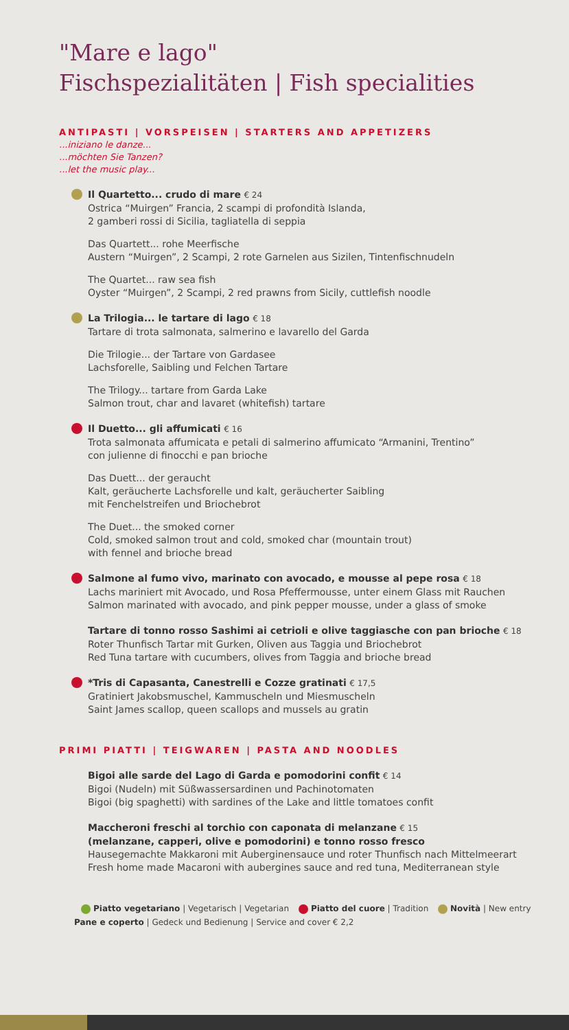"Mare e lago"
Fischspezialitäten | Fish specialities
ANTIPASTI | VORSPEISEN | STARTERS AND APPETIZERS
...iniziano le danze...
...möchten Sie Tanzen?
...let the music play...
Il Quartetto... crudo di mare € 24
Ostrica “Muirgen” Francia, 2 scampi di profondità Islanda,
2 gamberi rossi di Sicilia, tagliatella di seppia
Das Quartett... rohe Meerfische
Austern “Muirgen”, 2 Scampi, 2 rote Garnelen aus Sizilen, Tintenfischnudeln
The Quartet... raw sea fish
Oyster “Muirgen”, 2 Scampi, 2 red prawns from Sicily, cuttlefish noodle
La Trilogia... le tartare di lago € 18
Tartare di trota salmonata, salmerino e lavarello del Garda
Die Trilogie... der Tartare von Gardasee
Lachsforelle, Saibling und Felchen Tartare
The Trilogy... tartare from Garda Lake
Salmon trout, char and lavaret (whitefish) tartare
Il Duetto... gli affumicati € 16
Trota salmonata affumicata e petali di salmerino affumicato “Armanini, Trentino”
con julienne di finocchi e pan brioche
Das Duett... der geraucht
Kalt, geräucherte Lachsforelle und kalt, geräucherter Saibling
mit Fenchelstreifen und Briochebrot
The Duet... the smoked corner
Cold, smoked salmon trout and cold, smoked char (mountain trout)
with fennel and brioche bread
Salmone al fumo vivo, marinato con avocado, e mousse al pepe rosa € 18
Lachs mariniert mit Avocado, und Rosa Pfeffermousse, unter einem Glass mit Rauchen
Salmon marinated with avocado, and pink pepper mousse, under a glass of smoke
Tartare di tonno rosso Sashimi ai cetrioli e olive taggiasche con pan brioche € 18
Roter Thunfisch Tartar mit Gurken, Oliven aus Taggia und Briochebrot
Red Tuna tartare with cucumbers, olives from Taggia and brioche bread
*Tris di Capasanta, Canestrelli e Cozze gratinati € 17,5
Gratiniert Jakobsmuschel, Kammuscheln und Miesmuscheln
Saint James scallop, queen scallops and mussels au gratin
PRIMI PIATTI | TEIGWAREN | PASTA AND NOODLES
Bigoi alle sarde del Lago di Garda e pomodorini confit € 14
Bigoi (Nudeln) mit Süßwassersardinen und Pachinotomaten
Bigoi (big spaghetti) with sardines of the Lake and little tomatoes confit
Maccheroni freschi al torchio con caponata di melanzane € 15
(melanzane, capperi, olive e pomodorini) e tonno rosso fresco
Hausegemachte Makkaroni mit Auberginensauce und roter Thunfisch nach Mittelmeerart
Fresh home made Macaroni with aubergines sauce and red tuna, Mediterranean style
Piatto vegetariano | Vegetarisch | Vegetarian Piatto del cuore | Tradition Novità | New entry
Pane e coperto | Gedeck und Bedienung | Service and cover € 2,2